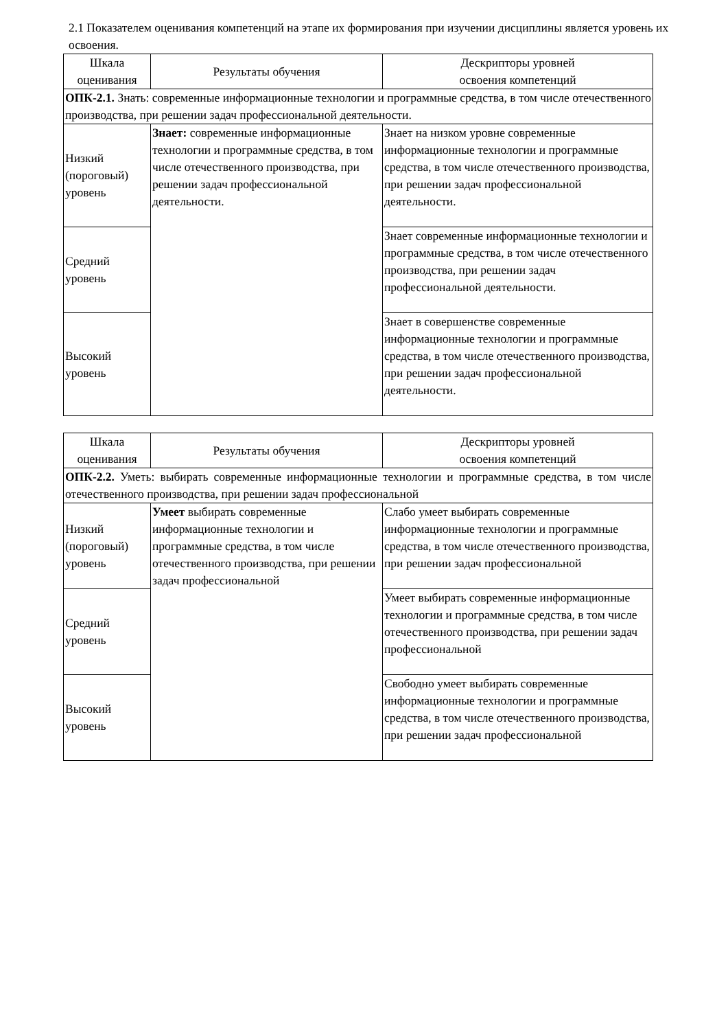2.1 Показателем оценивания компетенций на этапе их формирования при изучении дисциплины является уровень их освоения.
| Шкала оценивания | Результаты обучения | Дескрипторы уровней освоения компетенций |
| --- | --- | --- |
| ОПК-2.1. Знать: современные информационные технологии и программные средства, в том числе отечественного производства, при решении задач профессиональной деятельности. | | |
| Низкий (пороговый) уровень | Знает: современные информационные технологии и программные средства, в том числе отечественного производства, при решении задач профессиональной деятельности. | Знает на низком уровне современные информационные технологии и программные средства, в том числе отечественного производства, при решении задач профессиональной деятельности. |
| Средний уровень | | Знает современные информационные технологии и программные средства, в том числе отечественного производства, при решении задач профессиональной деятельности. |
| Высокий уровень | | Знает в совершенстве современные информационные технологии и программные средства, в том числе отечественного производства, при решении задач профессиональной деятельности. |
| Шкала оценивания | Результаты обучения | Дескрипторы уровней освоения компетенций |
| --- | --- | --- |
| ОПК-2.2. Уметь: выбирать современные информационные технологии и программные средства, в том числе отечественного производства, при решении задач профессиональной | | |
| Низкий (пороговый) уровень | Умеет выбирать современные информационные технологии и программные средства, в том числе отечественного производства, при решении задач профессиональной | Слабо умеет выбирать современные информационные технологии и программные средства, в том числе отечественного производства, при решении задач профессиональной |
| Средний уровень | | Умеет выбирать современные информационные технологии и программные средства, в том числе отечественного производства, при решении задач профессиональной |
| Высокий уровень | | Свободно умеет выбирать современные информационные технологии и программные средства, в том числе отечественного производства, при решении задач профессиональной |